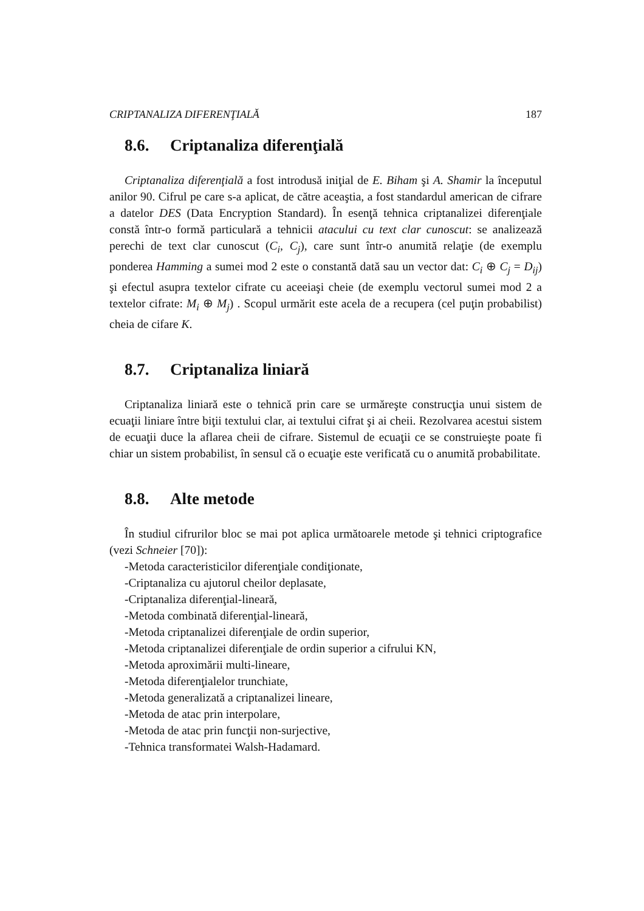CRIPTANALIZA DIFERENŢIALĂ 187
8.6. Criptanaliza diferenţială
Criptanaliza diferenţială a fost introdusă iniţial de E. Biham şi A. Shamir la începutul anilor 90. Cifrul pe care s-a aplicat, de către aceaştia, a fost standardul american de cifrare a datelor DES (Data Encryption Standard). În esenţă tehnica criptanalizei diferenţiale constă într-o formă particulară a tehnicii atacului cu text clar cunoscut: se analizează perechi de text clar cunoscut (C<sub>i</sub>, C<sub>j</sub>), care sunt într-o anumită relaţie (de exemplu ponderea Hamming a sumei mod 2 este o constantă dată sau un vector dat: C<sub>i</sub> ⊕ C<sub>j</sub> = D<sub>ij</sub>) şi efectul asupra textelor cifrate cu aceeiaşi cheie (de exemplu vectorul sumei mod 2 a textelor cifrate: M<sub>i</sub> ⊕ M<sub>j</sub>) . Scopul urmărit este acela de a recupera (cel puţin probabilist) cheia de cifare K.
8.7. Criptanaliza liniară
Criptanaliza liniară este o tehnică prin care se urmăreşte construcţia unui sistem de ecuaţii liniare între biţii textului clar, ai textului cifrat şi ai cheii. Rezolvarea acestui sistem de ecuaţii duce la aflarea cheii de cifrare. Sistemul de ecuaţii ce se construieşte poate fi chiar un sistem probabilist, în sensul că o ecuaţie este verificată cu o anumită probabilitate.
8.8. Alte metode
În studiul cifrurilor bloc se mai pot aplica următoarele metode şi tehnici criptografice (vezi Schneier [70]):
-Metoda caracteristicilor diferenţiale condiţionate,
-Criptanaliza cu ajutorul cheilor deplasate,
-Criptanaliza diferenţial-lineară,
-Metoda combinată diferenţial-lineară,
-Metoda criptanalizei diferenţiale de ordin superior,
-Metoda criptanalizei diferenţiale de ordin superior a cifrului KN,
-Metoda aproximării multi-lineare,
-Metoda diferenţialelor trunchiate,
-Metoda generalizată a criptanalizei lineare,
-Metoda de atac prin interpolare,
-Metoda de atac prin funcţii non-surjective,
-Tehnica transformatei Walsh-Hadamard.